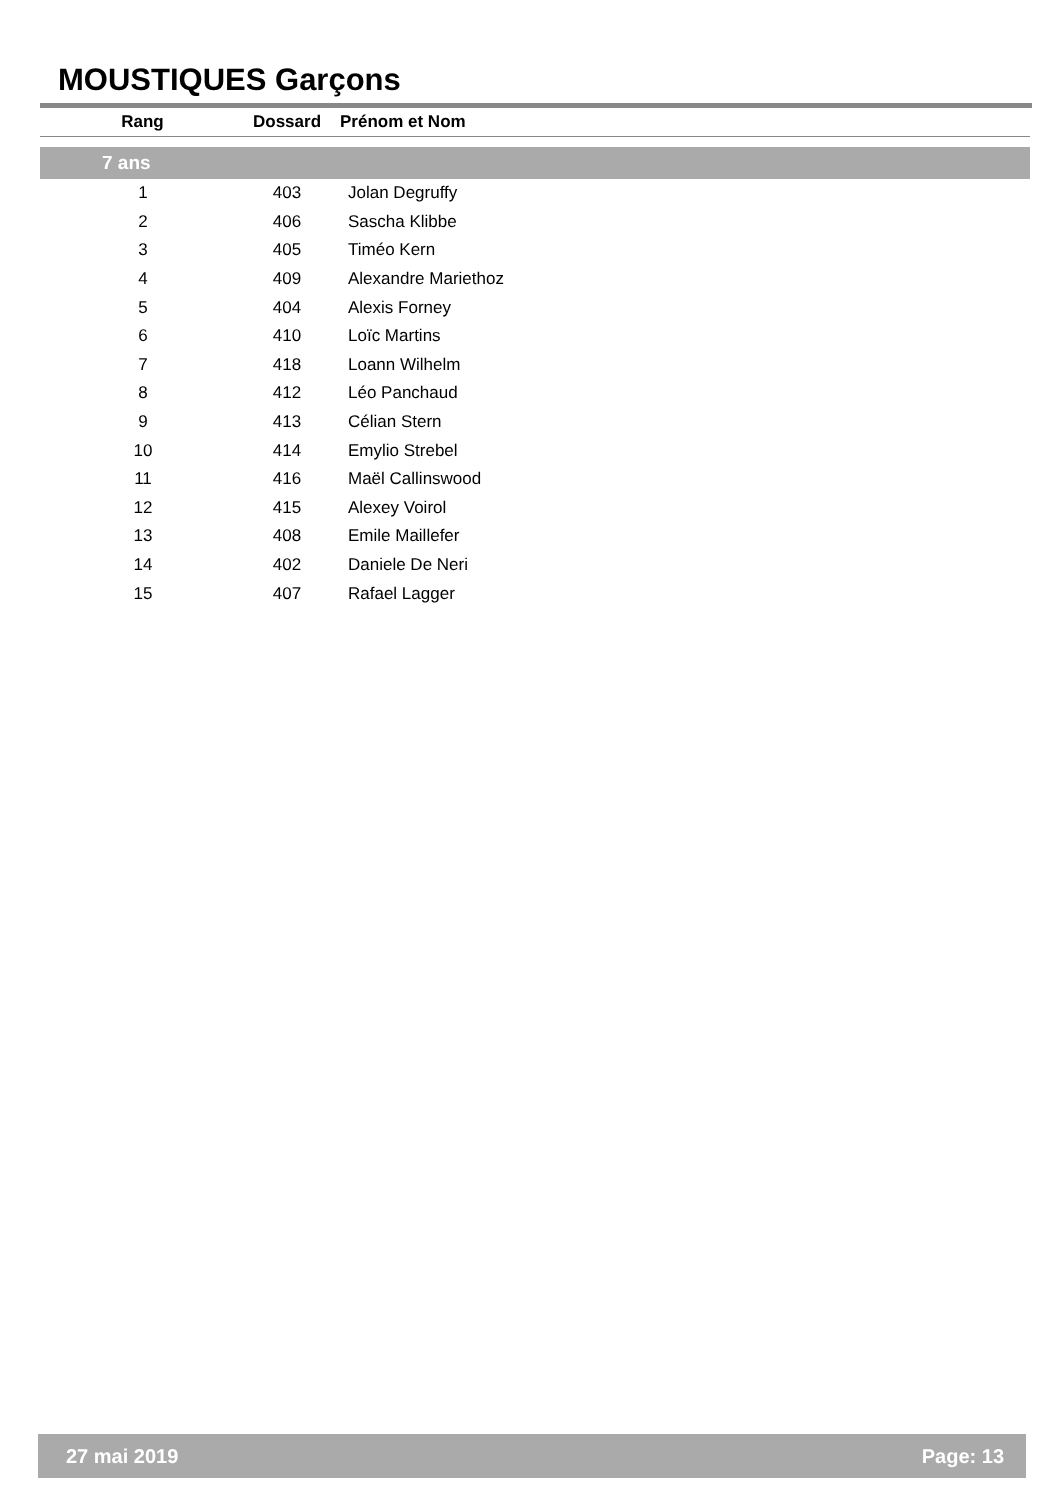MOUSTIQUES Garçons
| Rang | Dossard | Prénom et Nom |
| --- | --- | --- |
| 7 ans | | |
| 1 | 403 | Jolan Degruffy |
| 2 | 406 | Sascha Klibbe |
| 3 | 405 | Timéo Kern |
| 4 | 409 | Alexandre Mariethoz |
| 5 | 404 | Alexis Forney |
| 6 | 410 | Loïc Martins |
| 7 | 418 | Loann Wilhelm |
| 8 | 412 | Léo Panchaud |
| 9 | 413 | Célian Stern |
| 10 | 414 | Emylio Strebel |
| 11 | 416 | Maël Callinswood |
| 12 | 415 | Alexey Voirol |
| 13 | 408 | Emile Maillefer |
| 14 | 402 | Daniele De Neri |
| 15 | 407 | Rafael Lagger |
27 mai 2019 Page: 13